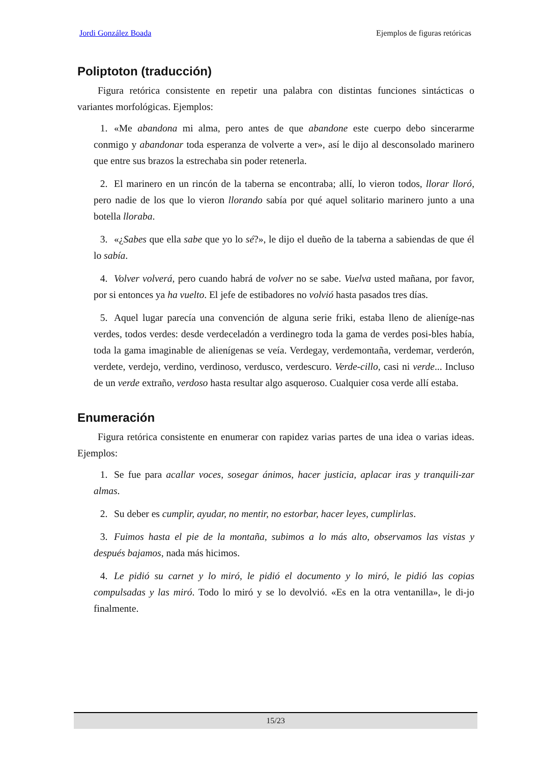Jordi González Boada Ejemplos de figuras retóricas
Poliptoton (traducción)
Figura retórica consistente en repetir una palabra con distintas funciones sintácticas o variantes morfológicas. Ejemplos:
1. «Me abandona mi alma, pero antes de que abandone este cuerpo debo sincerarme conmigo y abandonar toda esperanza de volverte a ver», así le dijo al desconsolado marinero que entre sus brazos la estrechaba sin poder retenerla.
2. El marinero en un rincón de la taberna se encontraba; allí, lo vieron todos, llorar lloró, pero nadie de los que lo vieron llorando sabía por qué aquel solitario marinero junto a una botella lloraba.
3. «¿Sabes que ella sabe que yo lo sé?», le dijo el dueño de la taberna a sabiendas de que él lo sabía.
4. Volver volverá, pero cuando habrá de volver no se sabe. Vuelva usted mañana, por favor, por si entonces ya ha vuelto. El jefe de estibadores no volvió hasta pasados tres días.
5. Aquel lugar parecía una convención de alguna serie friki, estaba lleno de alieníge-nas verdes, todos verdes: desde verdeceladón a verdinegro toda la gama de verdes posi-bles había, toda la gama imaginable de alienígenas se veía. Verdegay, verdemontaña, verdemar, verderón, verdete, verdejo, verdino, verdinoso, verdusco, verdescuro. Verde-cillo, casi ni verde... Incluso de un verde extraño, verdoso hasta resultar algo asqueroso. Cualquier cosa verde allí estaba.
Enumeración
Figura retórica consistente en enumerar con rapidez varias partes de una idea o varias ideas. Ejemplos:
1. Se fue para acallar voces, sosegar ánimos, hacer justicia, aplacar iras y tranquili-zar almas.
2. Su deber es cumplir, ayudar, no mentir, no estorbar, hacer leyes, cumplirlas.
3. Fuimos hasta el pie de la montaña, subimos a lo más alto, observamos las vistas y después bajamos, nada más hicimos.
4. Le pidió su carnet y lo miró, le pidió el documento y lo miró, le pidió las copias compulsadas y las miró. Todo lo miró y se lo devolvió. «Es en la otra ventanilla», le di-jo finalmente.
15/23